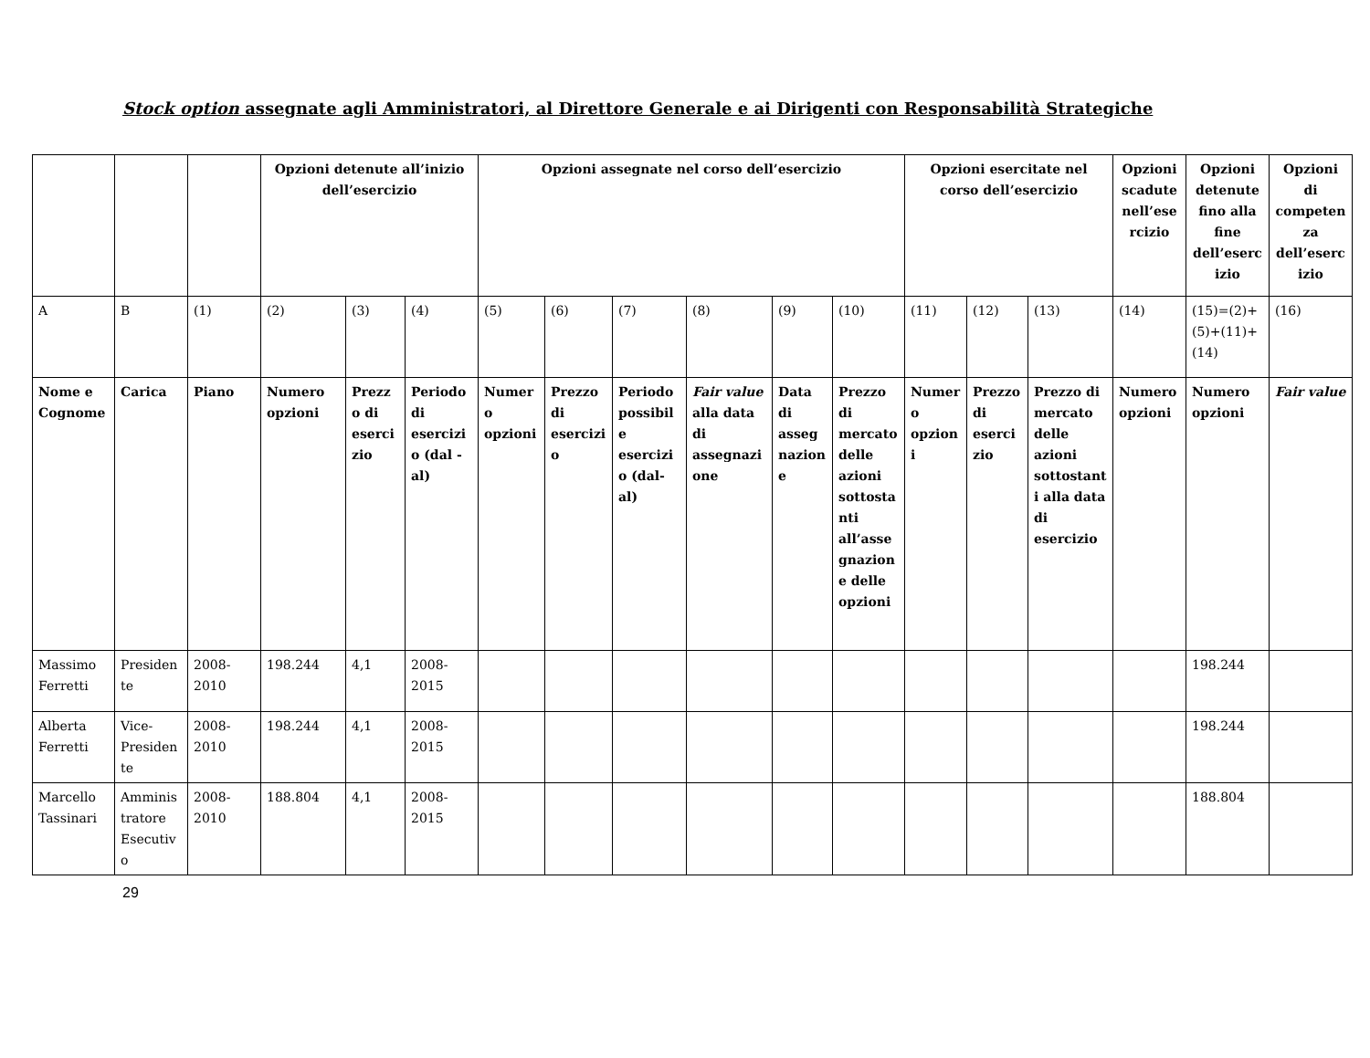Stock option assegnate agli Amministratori, al Direttore Generale e ai Dirigenti con Responsabilità Strategiche
| | | | Opzioni detenute all’inizio dell’esercizio | | | Opzioni assegnate nel corso dell’esercizio | | | | | | Opzioni esercitate nel corso dell’esercizio | | | Opzioni scadute nell’esercizio | Opzioni detenute fino alla fine dell’esercizio | Opzioni di competenza dell’esercizio |
| --- | --- | --- | --- | --- | --- | --- | --- | --- | --- | --- | --- | --- | --- | --- | --- | --- | --- |
| A | B | (1) | (2) | (3) | (4) | (5) | (6) | (7) | (8) | (9) | (10) | (11) | (12) | (13) | (14) | (15)=(2)+(5)+(11)+(14) | (16) |
| Nome e Cognome | Carica | Piano | Numero opzioni | Prezzo di esercizio | Periodo di esercizio (dal - al) | Numero opzioni | Prezzo di esercizio | Periodo possibile esercizio (dal-al) | Fair value alla data di assegnazione | Data di assegnazione | Prezzo di mercato delle azioni sottostanti all’assegnazione delle opzioni | Numero opzioni | Prezzo di esercizio | Prezzo di mercato delle azioni sottostanti alla data di esercizio | Numero opzioni | Numero opzioni | Fair value |
| Massimo Ferretti | Presidente | 2008-2010 | 198.244 | 4,1 | 2008-2015 | | | | | | | | | | | 198.244 | |
| Alberta Ferretti | Vice-Presidente | 2008-2010 | 198.244 | 4,1 | 2008-2015 | | | | | | | | | | | 198.244 | |
| Marcello Tassinari | Amministratore Esecutivo | 2008-2010 | 188.804 | 4,1 | 2008-2015 | | | | | | | | | | | 188.804 | |
29